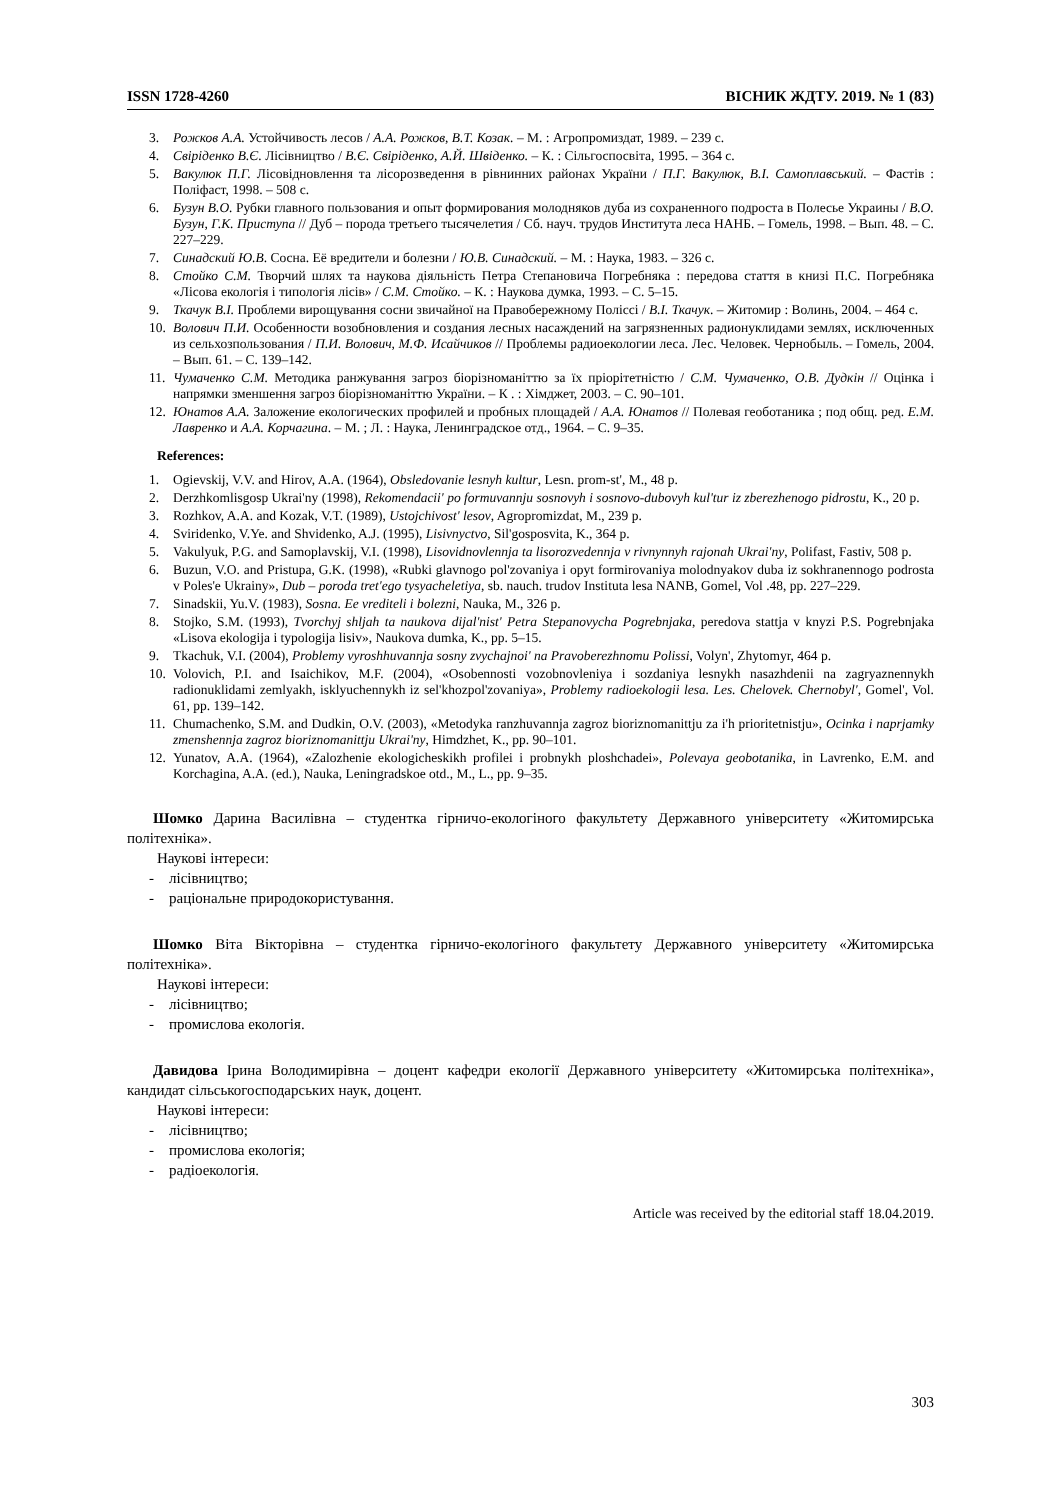ISSN 1728-4260 ВІСНИК ЖДТУ. 2019. № 1 (83)
3. Рожков А.А. Устойчивость лесов / А.А. Рожков, В.Т. Козак. – М. : Агропромиздат, 1989. – 239 с.
4. Свіріденко В.Є. Лісівництво / В.Є. Свіріденко, А.Й. Швіденко. – К. : Сільгоспосвіта, 1995. – 364 с.
5. Вакулюк П.Г. Лісовідновлення та лісорозведення в рівнинних районах України / П.Г. Вакулюк, В.І. Самоплавський. – Фастів : Поліфаст, 1998. – 508 с.
6. Бузун В.О. Рубки главного пользования и опыт формирования молодняков дуба из сохраненного подроста в Полесье Украины / В.О. Бузун, Г.К. Приступа // Дуб – порода третьего тысячелетия / Сб. науч. трудов Института леса НАНБ. – Гомель, 1998. – Вып. 48. – С. 227–229.
7. Синадский Ю.В. Сосна. Её вредители и болезни / Ю.В. Синадский. – М. : Наука, 1983. – 326 с.
8. Стойко С.М. Творчий шлях та наукова діяльність Петра Степановича Погребняка : передова стаття в книзі П.С. Погребняка «Лісова екологія і типологія лісів» / С.М. Стойко. – К. : Наукова думка, 1993. – С. 5–15.
9. Ткачук В.І. Проблеми вирощування сосни звичайної на Правобережному Поліссі / В.І. Ткачук. – Житомир : Волинь, 2004. – 464 с.
10. Волович П.И. Особенности возобновления и создания лесных насаждений на загрязненных радионуклидами землях, исключенных из сельхозпользования / П.И. Волович, М.Ф. Исайчиков // Проблемы радиоекологии леса. Лес. Человек. Чернобыль. – Гомель, 2004. – Вып. 61. – С. 139–142.
11. Чумаченко С.М. Методика ранжування загроз біорізноманіттю за їх пріорітетністю / С.М. Чумаченко, О.В. Дудкін // Оцінка і напрямки зменшення загроз біорізноманіттю України. – К . : Хімджет, 2003. – С. 90–101.
12. Юнатов А.А. Заложение екологических профилей и пробных площадей / А.А. Юнатов // Полевая геоботаника ; под общ. ред. Е.М. Лавренко и А.А. Корчагина. – М. ; Л. : Наука, Ленинградское отд., 1964. – С. 9–35.
References:
1. Ogievskij, V.V. and Hirov, A.A. (1964), Obsledovanie lesnyh kultur, Lesn. prom-st', M., 48 p.
2. Derzhkomlisgosp Ukrai'ny (1998), Rekomendacii' po formuvannju sosnovyh i sosnovo-dubovyh kul'tur iz zberezhenogo pidrostu, K., 20 p.
3. Rozhkov, A.A. and Kozak, V.T. (1989), Ustojchivost' lesov, Agropromizdat, M., 239 p.
4. Sviridenko, V.Ye. and Shvidenko, A.J. (1995), Lisivnyctvo, Sil'gosposvita, K., 364 p.
5. Vakulyuk, P.G. and Samoplavskij, V.I. (1998), Lisovidnovlennja ta lisorozvedennja v rivnynnyh rajonah Ukrai'ny, Polifast, Fastiv, 508 p.
6. Buzun, V.O. and Pristupa, G.K. (1998), «Rubki glavnogo pol'zovaniya i opyt formirovaniya molodnyakov duba iz sokhranennogo podrosta v Poles'e Ukrainy», Dub – poroda tret'ego tysyacheletiya, sb. nauch. trudov Instituta lesa NANB, Gomel, Vol .48, pp. 227–229.
7. Sinadskii, Yu.V. (1983), Sosna. Ee vrediteli i bolezni, Nauka, M., 326 p.
8. Stojko, S.M. (1993), Tvorchyj shljah ta naukova dijal'nist' Petra Stepanovycha Pogrebnjaka, peredova stattja v knyzi P.S. Pogrebnjaka «Lisova ekologija i typologija lisiv», Naukova dumka, K., pp. 5–15.
9. Tkachuk, V.I. (2004), Problemy vyroshhuvannja sosny zvychajnoi' na Pravoberezhnomu Polissi, Volyn', Zhytomyr, 464 p.
10. Volovich, P.I. and Isaichikov, M.F. (2004), «Osobennosti vozobnovleniya i sozdaniya lesnykh nasazhdenii na zagryaznennykh radionuklidami zemlyakh, isklyuchennykh iz sel'khozpol'zovaniya», Problemy radioekologii lesa. Les. Chelovek. Chernobyl', Gomel', Vol. 61, pp. 139–142.
11. Chumachenko, S.M. and Dudkin, O.V. (2003), «Metodyka ranzhuvannja zagroz bioriznomanittju za i'h prioritetnistju», Ocinka i naprjamky zmenshennja zagroz bioriznomanittju Ukrai'ny, Himdzhet, K., pp. 90–101.
12. Yunatov, A.A. (1964), «Zalozhenie ekologicheskikh profilei i probnykh ploshchadei», Polevaya geobotanika, in Lavrenko, E.M. and Korchagina, A.A. (ed.), Nauka, Leningradskoe otd., M., L., pp. 9–35.
Шомко Дарина Василівна – студентка гірничо-екологіного факультету Державного університету «Житомирська політехніка».
Наукові інтереси:
- лісівництво;
- раціональне природокористування.
Шомко Віта Вікторівна – студентка гірничо-екологіного факультету Державного університету «Житомирська політехніка».
Наукові інтереси:
- лісівництво;
- промислова екологія.
Давидова Ірина Володимирівна – доцент кафедри екології Державного університету «Житомирська політехніка», кандидат сільськогосподарських наук, доцент.
Наукові інтереси:
- лісівництво;
- промислова екологія;
- радіоекологія.
Article was received by the editorial staff 18.04.2019.
303